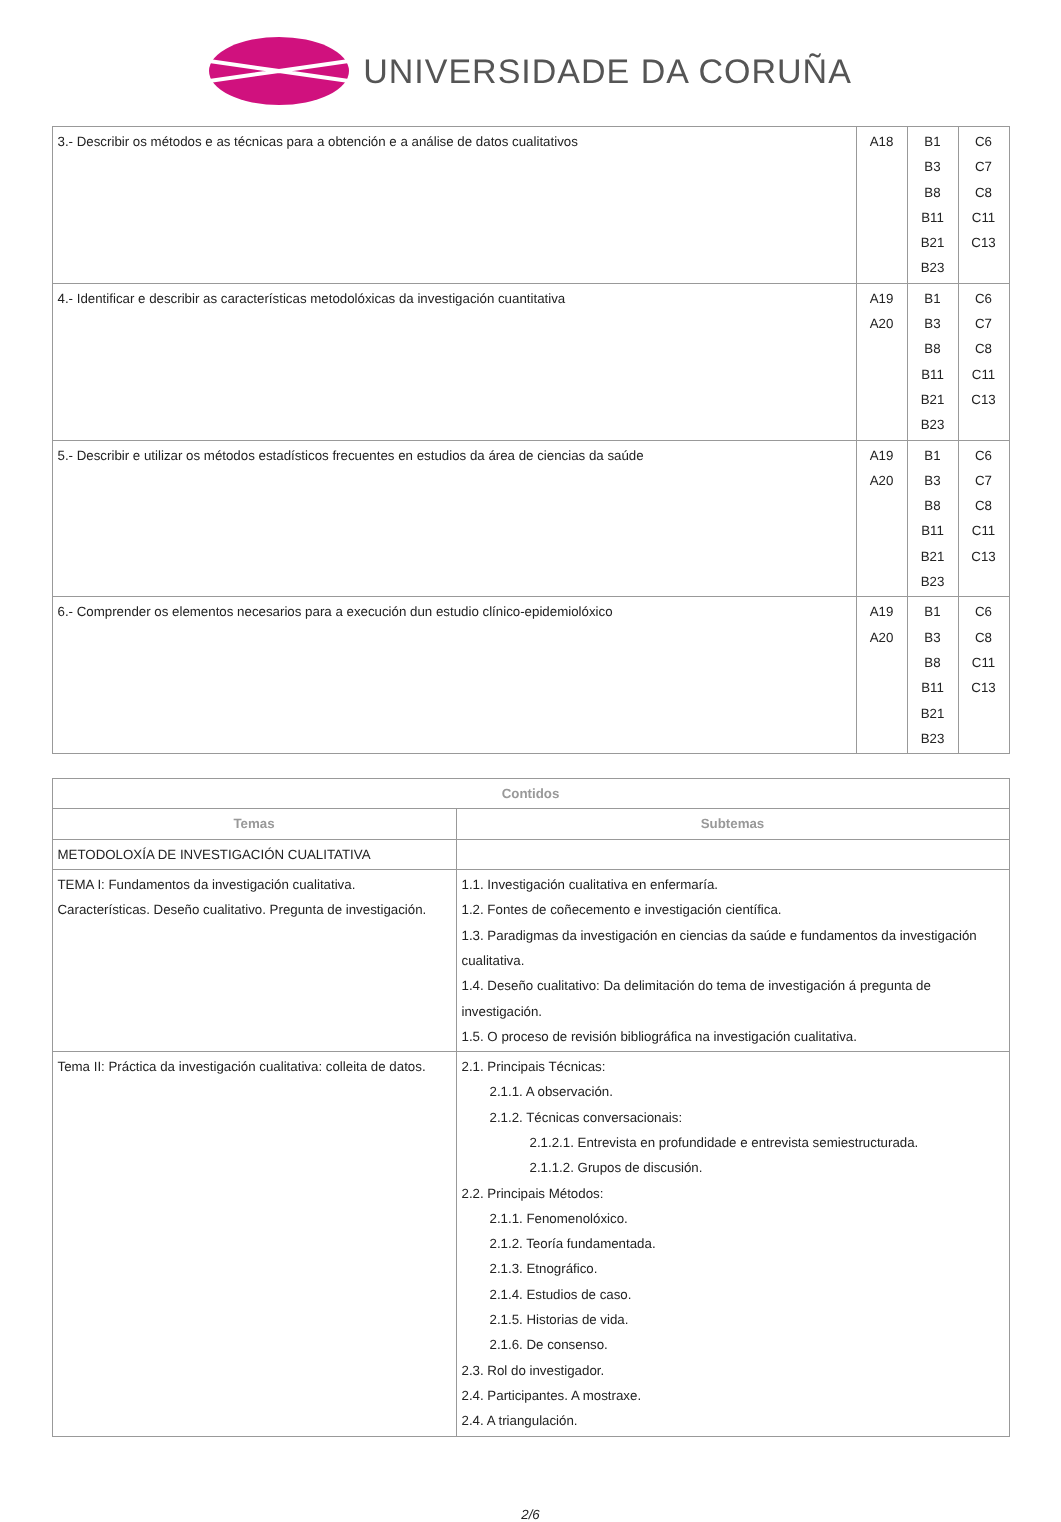UNIVERSIDADE DA CORUÑA
| 3.- Describir os métodos e as técnicas para a obtención e a análise de datos cualitativos | A18 | B1 B3 B8 B11 B21 B23 | C6 C7 C8 C11 C13 |
| 4.- Identificar e describir as características metodolóxicas da investigación cuantitativa | A19 A20 | B1 B3 B8 B11 B21 B23 | C6 C7 C8 C11 C13 |
| 5.- Describir e utilizar os métodos estadísticos frecuentes en estudios da área de ciencias da saúde | A19 A20 | B1 B3 B8 B11 B21 B23 | C6 C7 C8 C11 C13 |
| 6.- Comprender os elementos necesarios para a execución dun estudio clínico-epidemiolóxico | A19 A20 | B1 B3 B8 B11 B21 B23 | C6 C8 C11 C13 |
| Contidos | |
| --- | --- |
| Temas | Subtemas |
| METODOLOXÍA DE INVESTIGACIÓN CUALITATIVA | |
| TEMA I: Fundamentos da investigación cualitativa. Características. Deseño cualitativo. Pregunta de investigación. | 1.1. Investigación cualitativa en enfermaría. 1.2. Fontes de coñecemento e investigación científica. 1.3. Paradigmas da investigación en ciencias da saúde e fundamentos da investigación cualitativa. 1.4. Deseño cualitativo: Da delimitación do tema de investigación á pregunta de investigación. 1.5. O proceso de revisión bibliográfica na investigación cualitativa. |
| Tema II: Práctica da investigación cualitativa: colleita de datos. | 2.1. Principais Técnicas: 2.1.1. A observación. 2.1.2. Técnicas conversacionais: 2.1.2.1. Entrevista en profundidade e entrevista semiestructurada. 2.1.1.2. Grupos de discusión. 2.2. Principais Métodos: 2.1.1. Fenomenolóxico. 2.1.2. Teoría fundamentada. 2.1.3. Etnográfico. 2.1.4. Estudios de caso. 2.1.5. Historias de vida. 2.1.6. De consenso. 2.3. Rol do investigador. 2.4. Participantes. A mostraxe. 2.4. A triangulación. |
2/6